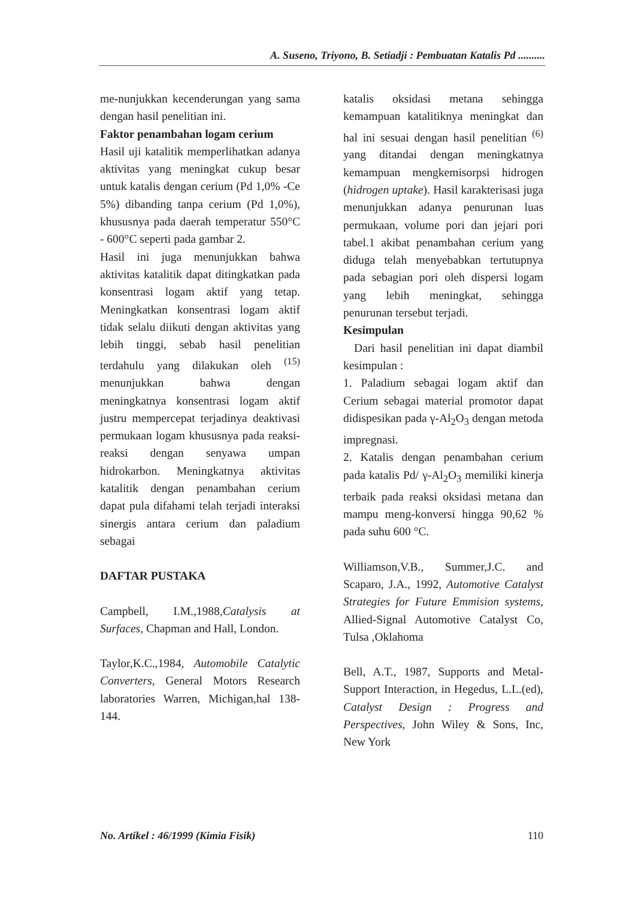A. Suseno, Triyono, B. Setiadji : Pembuatan Katalis Pd ..........
me-nunjukkan kecenderungan yang sama dengan hasil penelitian ini.
Faktor penambahan logam cerium
Hasil uji katalitik memperlihatkan adanya aktivitas yang meningkat cukup besar untuk katalis dengan cerium (Pd 1,0% -Ce 5%) dibanding tanpa cerium (Pd 1,0%), khususnya pada daerah temperatur 550°C - 600°C seperti pada gambar 2.
Hasil ini juga menunjukkan bahwa aktivitas katalitik dapat ditingkatkan pada konsentrasi logam aktif yang tetap. Meningkatkan konsentrasi logam aktif tidak selalu diikuti dengan aktivitas yang lebih tinggi, sebab hasil penelitian terdahulu yang dilakukan oleh <sup>(15)</sup> menunjukkan bahwa dengan meningkatnya konsentrasi logam aktif justru mempercepat terjadinya deaktivasi permukaan logam khususnya pada reaksi-reaksi dengan senyawa umpan hidrokarbon. Meningkatnya aktivitas katalitik dengan penambahan cerium dapat pula difahami telah terjadi interaksi sinergis antara cerium dan paladium sebagai
DAFTAR PUSTAKA
Campbell, I.M.,1988,Catalysis at Surfaces, Chapman and Hall, London.
Taylor,K.C.,1984, Automobile Catalytic Converters, General Motors Research laboratories Warren, Michigan,hal 138-144.
katalis oksidasi metana sehingga kemampuan katalitiknya meningkat dan hal ini sesuai dengan hasil penelitian <sup>(6)</sup> yang ditandai dengan meningkatnya kemampuan mengkemisorpsi hidrogen (hidrogen uptake). Hasil karakterisasi juga menunjukkan adanya penurunan luas permukaan, volume pori dan jejari pori tabel.1 akibat penambahan cerium yang diduga telah menyebabkan tertutupnya pada sebagian pori oleh dispersi logam yang lebih meningkat, sehingga penurunan tersebut terjadi.
Kesimpulan
Dari hasil penelitian ini dapat diambil kesimpulan :
1. Paladium sebagai logam aktif dan Cerium sebagai material promotor dapat didispesikan pada γ-Al<sub>2</sub>O<sub>3</sub> dengan metoda impregnasi.
2. Katalis dengan penambahan cerium pada katalis Pd/ γ-Al<sub>2</sub>O<sub>3</sub> memiliki kinerja terbaik pada reaksi oksidasi metana dan mampu meng-konversi hingga 90,62 % pada suhu 600 °C.
Williamson,V.B., Summer,J.C. and Scaparo, J.A., 1992, Automotive Catalyst Strategies for Future Emmision systems, Allied-Signal Automotive Catalyst Co, Tulsa ,Oklahoma
Bell, A.T., 1987, Supports and Metal-Support Interaction, in Hegedus, L.L.(ed), Catalyst Design : Progress and Perspectives, John Wiley & Sons, Inc, New York
No. Artikel : 46/1999 (Kimia Fisik) 110